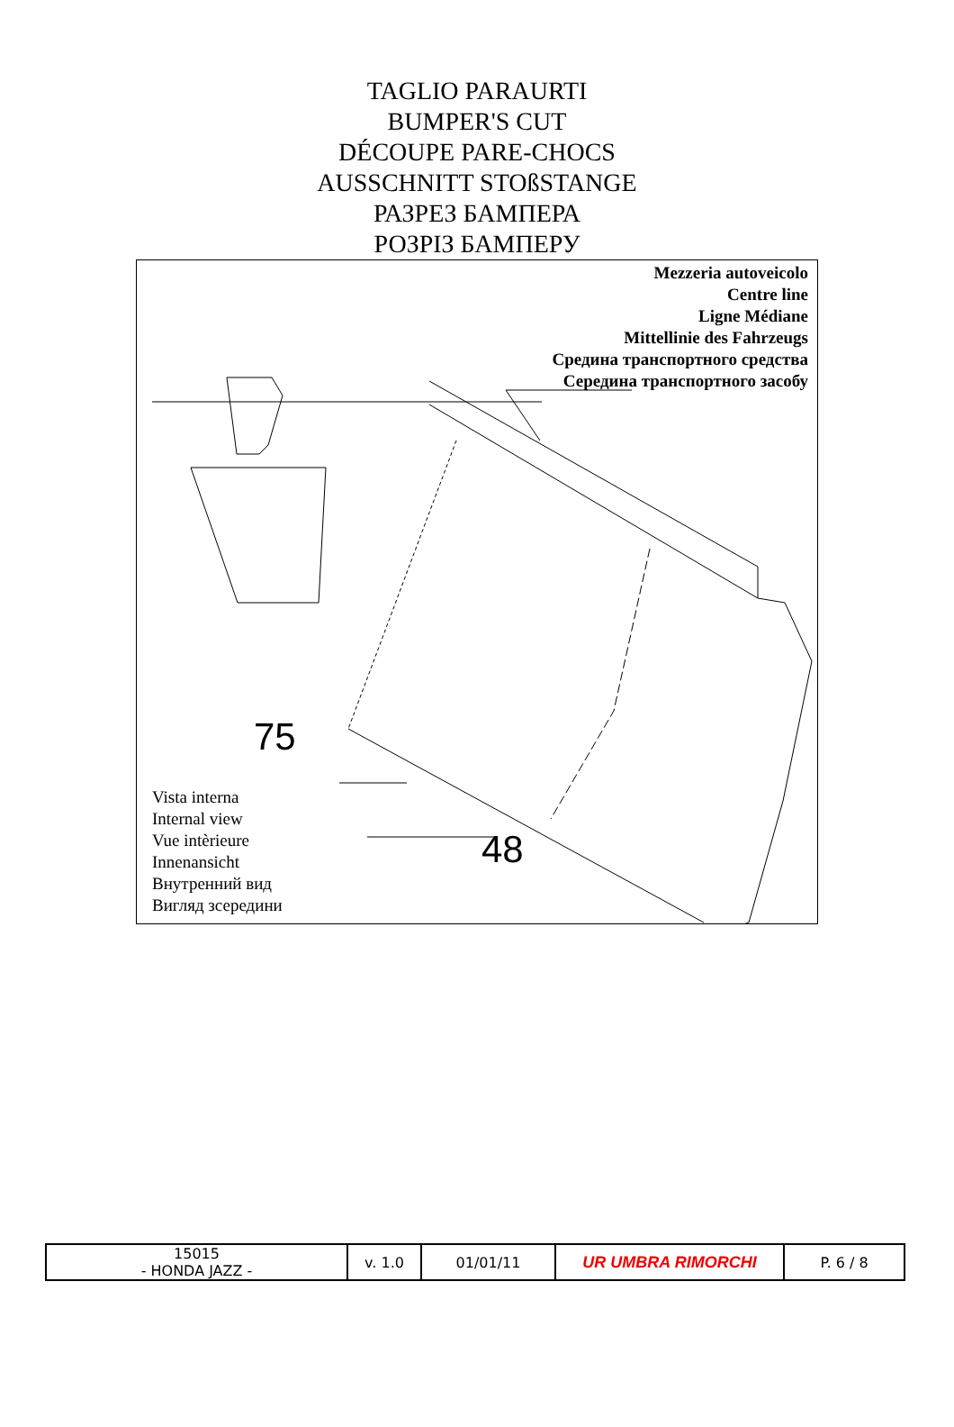TAGLIO PARAURTI
BUMPER'S CUT
DÉCOUPE PARE-CHOCS
AUSSCHNITT STOßSTANGE
РАЗРЕЗ БАМПЕРА
РОЗРІЗ БАМПЕРУ
Mezzeria autoveicolo
Centre line
Ligne Médiane
Mittellinie des Fahrzeugs
Средина транспортного средства
Середина транспортного засобу
75
48
Vista interna
Internal view
Vue intèrieure
Innenansicht
Внутренний вид
Вигляд зсередини
| 15015 - HONDA JAZZ - | v. 1.0 | 01/01/11 | UR UMBRA RIMORCHI | P. 6 / 8 |